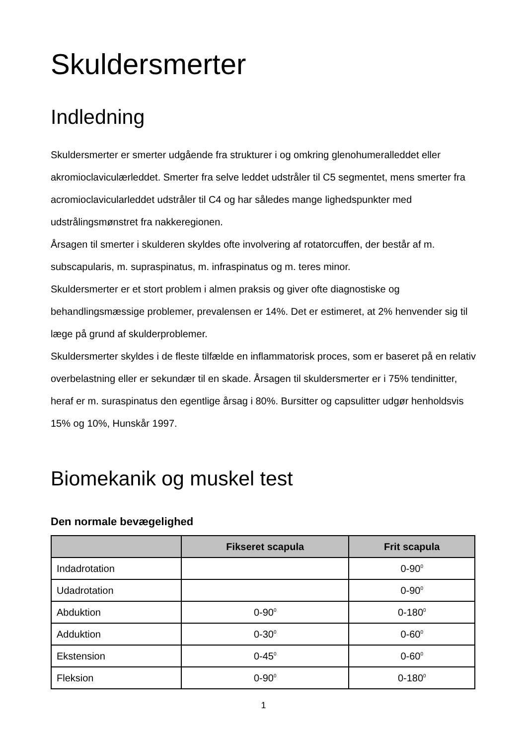Skuldersmerter
Indledning
Skuldersmerter er smerter udgående fra strukturer i og omkring glenohumeralleddet eller akromioclaviculærleddet. Smerter fra selve leddet udstråler til C5 segmentet, mens smerter fra acromioclavicularleddet udstråler til C4 og har således mange lighedspunkter med udstrålingsmønstret fra nakkeregionen.
Årsagen til smerter i skulderen skyldes ofte involvering af rotatorcuffen, der består af m. subscapularis, m. supraspinatus, m. infraspinatus og m. teres minor.
Skuldersmerter er et stort problem i almen praksis og giver ofte diagnostiske og behandlingsmæssige problemer, prevalensen er 14%. Det er estimeret, at 2% henvender sig til læge på grund af skulderproblemer.
Skuldersmerter skyldes i de fleste tilfælde en inflammatorisk proces, som er baseret på en relativ overbelastning eller er sekundær til en skade. Årsagen til skuldersmerter er i 75% tendinitter, heraf er m. suraspinatus den egentlige årsag i 80%. Bursitter og capsulitter udgør henholdsvis 15% og 10%, Hunskår 1997.
Biomekanik og muskel test
Den normale bevægelighed
| | Fikseret scapula | Frit scapula |
| --- | --- | --- |
| Indadrotation | | 0-90<sup>0</sup> |
| Udadrotation | | 0-90<sup>0</sup> |
| Abduktion | 0-90<sup>0</sup> | 0-180<sup>0</sup> |
| Adduktion | 0-30<sup>0</sup> | 0-60<sup>0</sup> |
| Ekstension | 0-45<sup>0</sup> | 0-60<sup>0</sup> |
| Fleksion | 0-90<sup>0</sup> | 0-180<sup>0</sup> |
1